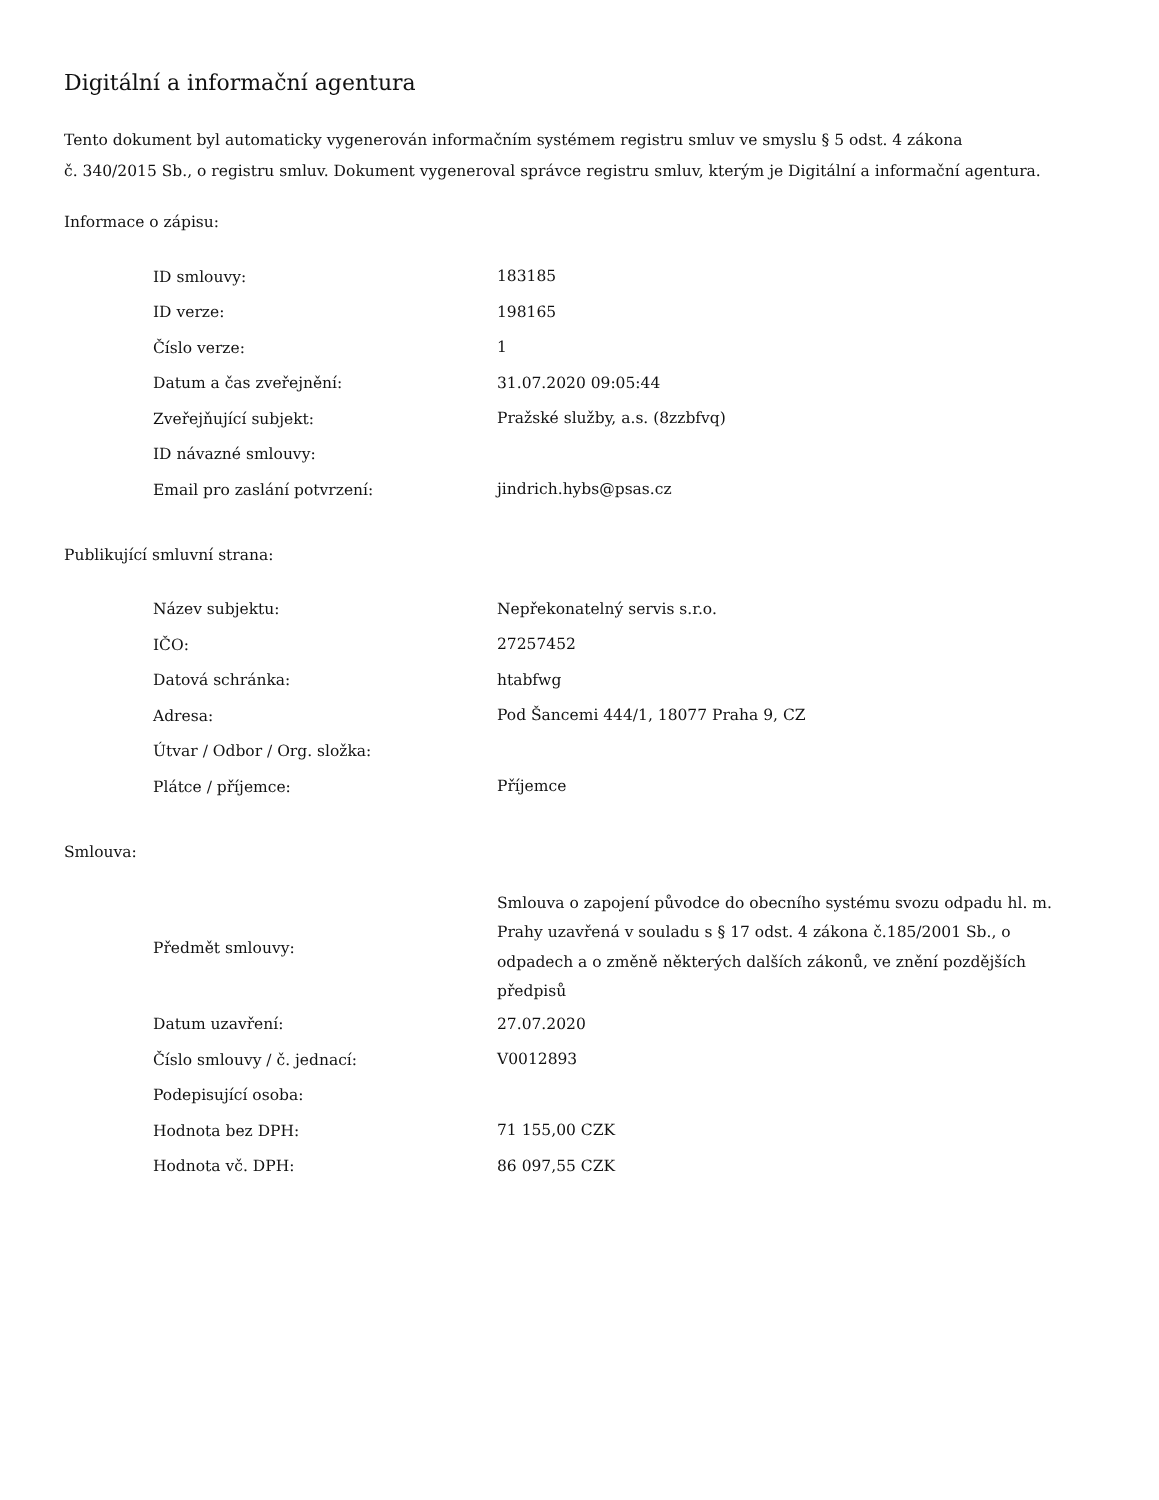Digitální a informační agentura
Tento dokument byl automaticky vygenerován informačním systémem registru smluv ve smyslu § 5 odst. 4 zákona
č. 340/2015 Sb., o registru smluv. Dokument vygeneroval správce registru smluv, kterým je Digitální a informační agentura.
Informace o zápisu:
| ID smlouvy: | 183185 |
| ID verze: | 198165 |
| Číslo verze: | 1 |
| Datum a čas zveřejnění: | 31.07.2020 09:05:44 |
| Zveřejňující subjekt: | Pražské služby, a.s. (8zzbfvq) |
| ID návazné smlouvy: | |
| Email pro zaslání potvrzení: | jindrich.hybs@psas.cz |
Publikující smluvní strana:
| Název subjektu: | Nepřekonatelný servis s.r.o. |
| IČO: | 27257452 |
| Datová schránka: | htabfwg |
| Adresa: | Pod Šancemi 444/1, 18077 Praha 9, CZ |
| Útvar / Odbor / Org. složka: | |
| Plátce / příjemce: | Příjemce |
Smlouva:
| Předmět smlouvy: | Smlouva o zapojení původce do obecního systému svozu odpadu hl. m. Prahy uzavřená v souladu s § 17 odst. 4 zákona č.185/2001 Sb., o odpadech a o změně některých dalších zákonů, ve znění pozdějších předpisů |
| Datum uzavření: | 27.07.2020 |
| Číslo smlouvy / č. jednací: | V0012893 |
| Podepisující osoba: | |
| Hodnota bez DPH: | 71 155,00 CZK |
| Hodnota vč. DPH: | 86 097,55 CZK |